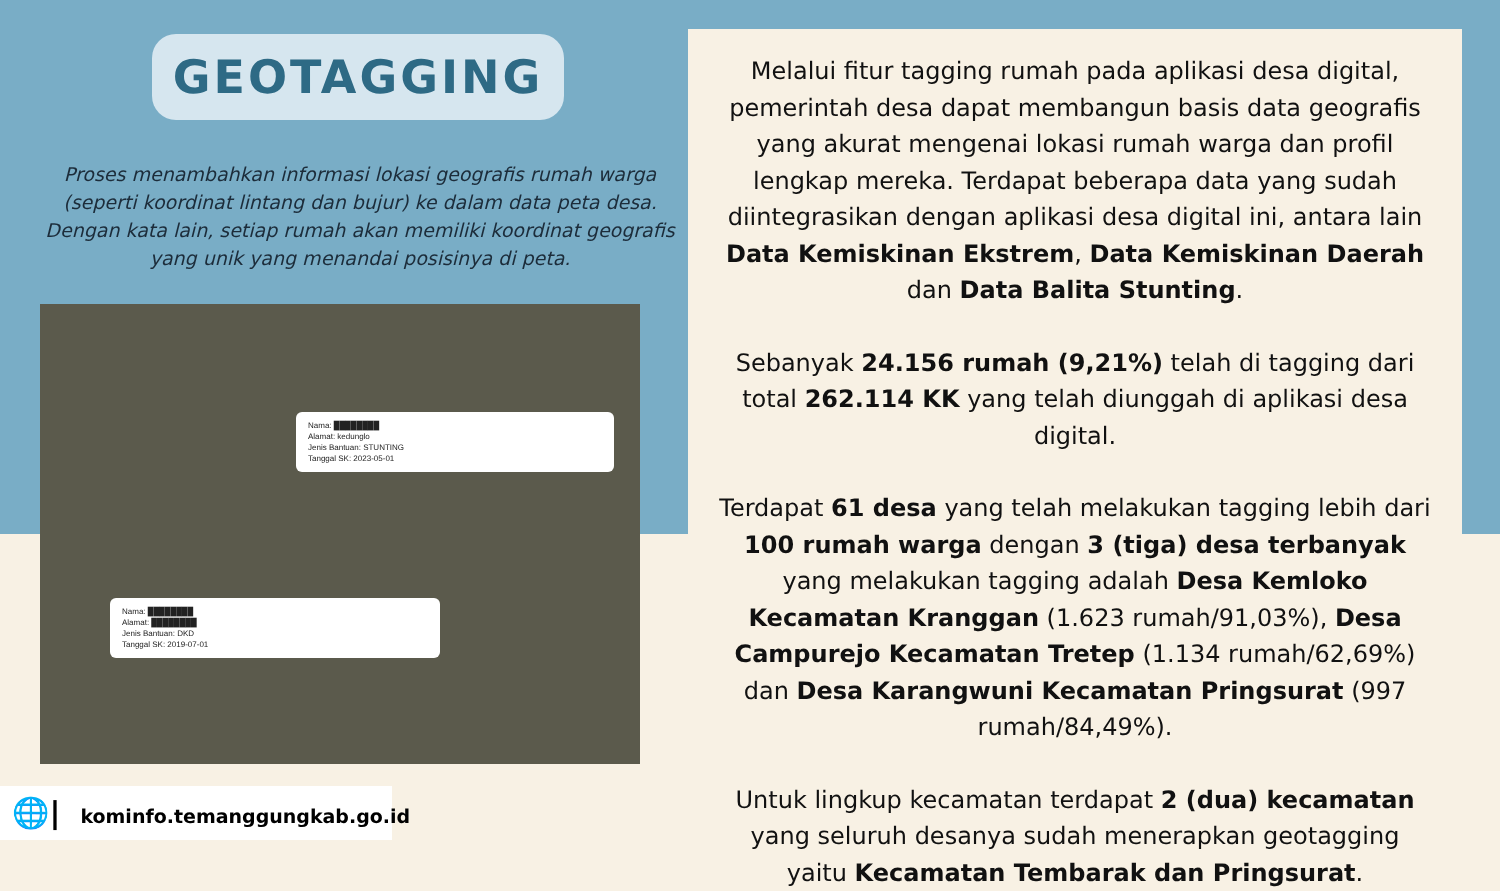GEOTAGGING
Proses menambahkan informasi lokasi geografis rumah warga (seperti koordinat lintang dan bujur) ke dalam data peta desa. Dengan kata lain, setiap rumah akan memiliki koordinat geografis yang unik yang menandai posisinya di peta.
Nama: ████████
Alamat: kedunglo
Jenis Bantuan: STUNTING
Tanggal SK: 2023-05-01
Nama: ████████
Alamat: ████████
Jenis Bantuan: DKD
Tanggal SK: 2019-07-01
Melalui fitur tagging rumah pada aplikasi desa digital, pemerintah desa dapat membangun basis data geografis yang akurat mengenai lokasi rumah warga dan profil lengkap mereka. Terdapat beberapa data yang sudah diintegrasikan dengan aplikasi desa digital ini, antara lain Data Kemiskinan Ekstrem, Data Kemiskinan Daerah dan Data Balita Stunting.
Sebanyak 24.156 rumah (9,21%) telah di tagging dari total 262.114 KK yang telah diunggah di aplikasi desa digital.
Terdapat 61 desa yang telah melakukan tagging lebih dari 100 rumah warga dengan 3 (tiga) desa terbanyak yang melakukan tagging adalah Desa Kemloko Kecamatan Kranggan (1.623 rumah/91,03%), Desa Campurejo Kecamatan Tretep (1.134 rumah/62,69%) dan Desa Karangwuni Kecamatan Pringsurat (997 rumah/84,49%).
Untuk lingkup kecamatan terdapat 2 (dua) kecamatan yang seluruh desanya sudah menerapkan geotagging yaitu Kecamatan Tembarak dan Pringsurat.
🌐| kominfo.temanggungkab.go.id